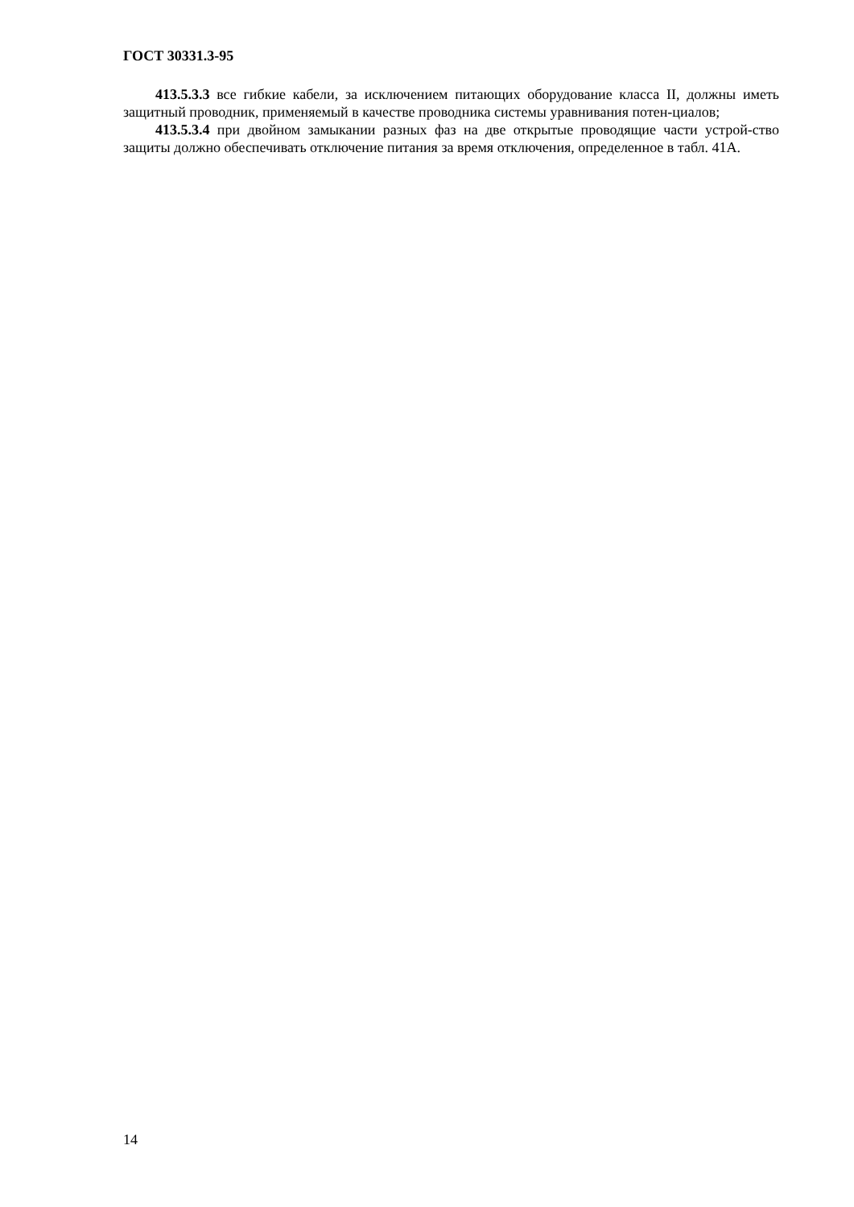ГОСТ 30331.3-95
413.5.3.3 все гибкие кабели, за исключением питающих оборудование класса II, должны иметь защитный проводник, применяемый в качестве проводника системы уравнивания потен-циалов;
413.5.3.4 при двойном замыкании разных фаз на две открытые проводящие части устрой-ство защиты должно обеспечивать отключение питания за время отключения, определенное в табл. 41А.
14